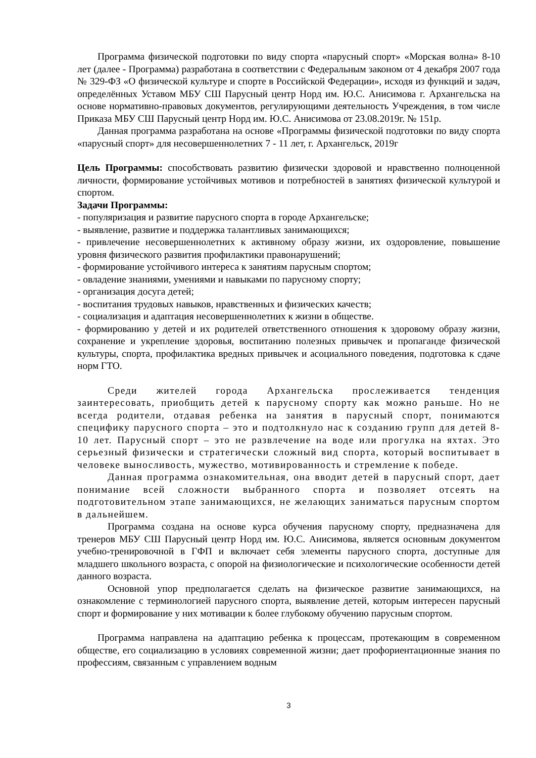Программа физической подготовки по виду спорта «парусный спорт» «Морская волна» 8-10 лет (далее - Программа) разработана в соответствии с Федеральным законом от 4 декабря 2007 года № 329-ФЗ «О физической культуре и спорте в Российской Федерации», исходя из функций и задач, определённых Уставом МБУ СШ Парусный центр Норд им. Ю.С. Анисимова г. Архангельска на основе нормативно-правовых документов, регулирующими деятельность Учреждения, в том числе Приказа МБУ СШ Парусный центр Норд им. Ю.С. Анисимова от 23.08.2019г. № 151р.
Данная программа разработана на основе «Программы физической подготовки по виду спорта «парусный спорт» для несовершеннолетних 7 - 11 лет, г. Архангельск, 2019г
Цель Программы: способствовать развитию физически здоровой и нравственно полноценной личности, формирование устойчивых мотивов и потребностей в занятиях физической культурой и спортом.
Задачи Программы:
- популяризация и развитие парусного спорта в городе Архангельске;
- выявление, развитие и поддержка талантливых занимающихся;
- привлечение несовершеннолетних к активному образу жизни, их оздоровление, повышение уровня физического развития профилактики правонарушений;
- формирование устойчивого интереса к занятиям парусным спортом;
- овладение знаниями, умениями и навыками по парусному спорту;
- организация досуга детей;
- воспитания трудовых навыков, нравственных и физических качеств;
- социализация и адаптация несовершеннолетних к жизни в обществе.
- формированию у детей и их родителей ответственного отношения к здоровому образу жизни, сохранение и укрепление здоровья, воспитанию полезных привычек и пропаганде физической культуры, спорта, профилактика вредных привычек и асоциального поведения, подготовка к сдаче норм ГТО.
Среди жителей города Архангельска прослеживается тенденция заинтересовать, приобщить детей к парусному спорту как можно раньше. Но не всегда родители, отдавая ребенка на занятия в парусный спорт, понимаются специфику парусного спорта – это и подтолкнуло нас к созданию групп для детей 8-10 лет. Парусный спорт – это не развлечение на воде или прогулка на яхтах. Это серьезный физически и стратегически сложный вид спорта, который воспитывает в человеке выносливость, мужество, мотивированность и стремление к победе.
Данная программа ознакомительная, она вводит детей в парусный спорт, дает понимание всей сложности выбранного спорта и позволяет отсеять на подготовительном этапе занимающихся, не желающих заниматься парусным спортом в дальнейшем.
Программа создана на основе курса обучения парусному спорту, предназначена для тренеров МБУ СШ Парусный центр Норд им. Ю.С. Анисимова, является основным документом учебно-тренировочной в ГФП и включает себя элементы парусного спорта, доступные для младшего школьного возраста, с опорой на физиологические и психологические особенности детей данного возраста.
Основной упор предполагается сделать на физическое развитие занимающихся, на ознакомление с терминологией парусного спорта, выявление детей, которым интересен парусный спорт и формирование у них мотивации к более глубокому обучению парусным спортом.
Программа направлена на адаптацию ребенка к процессам, протекающим в современном обществе, его социализацию в условиях современной жизни; дает профориентационные знания по профессиям, связанным с управлением водным
3